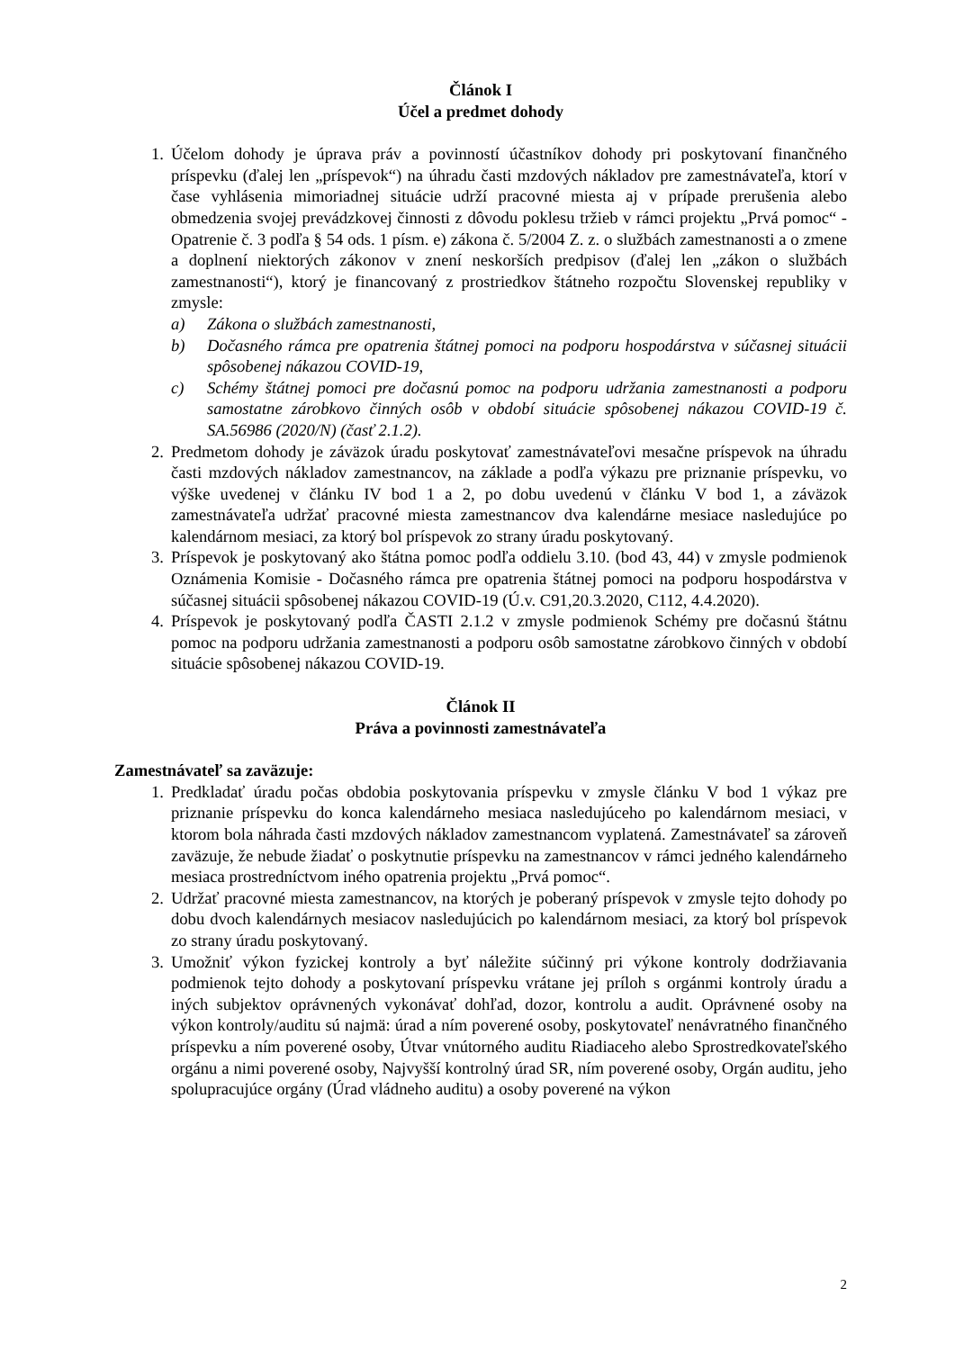Článok I
Účel a predmet dohody
1. Účelom dohody je úprava práv a povinností účastníkov dohody pri poskytovaní finančného príspevku (ďalej len „príspevok“) na úhradu časti mzdových nákladov pre zamestnávateľa, ktorí v čase vyhlásenia mimoriadnej situácie udrží pracovné miesta aj v prípade prerušenia alebo obmedzenia svojej prevádzkovej činnosti z dôvodu poklesu tržieb v rámci projektu „Prvá pomoc“ - Opatrenie č. 3 podľa § 54 ods. 1 písm. e) zákona č. 5/2004 Z. z. o službách zamestnanosti a o zmene a doplnení niektorých zákonov v znení neskorších predpisov (ďalej len „zákon o službách zamestnanosti“), ktorý je financovaný z prostriedkov štátneho rozpočtu Slovenskej republiky v zmysle:
a) Zákona o službách zamestnanosti,
b) Dočasného rámca pre opatrenia štátnej pomoci na podporu hospodárstva v súčasnej situácii spôsobenej nákazou COVID-19,
c) Schémy štátnej pomoci pre dočasnú pomoc na podporu udržania zamestnanosti a podporu samostatne zárobkovo činných osôb v období situácie spôsobenej nákazou COVID-19 č. SA.56986 (2020/N) (časť 2.1.2).
2. Predmetom dohody je záväzok úradu poskytovať zamestnávateľovi mesačne príspevok na úhradu časti mzdových nákladov zamestnancov, na základe a podľa výkazu pre priznanie príspevku, vo výške uvedenej v článku IV bod 1 a 2, po dobu uvedenú v článku V bod 1, a záväzok zamestnávateľa udržať pracovné miesta zamestnancov dva kalendárne mesiace nasledujúce po kalendárnom mesiaci, za ktorý bol príspevok zo strany úradu poskytovaný.
3. Príspevok je poskytovaný ako štátna pomoc podľa oddielu 3.10. (bod 43, 44) v zmysle podmienok Oznámenia Komisie - Dočasného rámca pre opatrenia štátnej pomoci na podporu hospodárstva v súčasnej situácii spôsobenej nákazou COVID-19 (Ú.v. C91,20.3.2020, C112, 4.4.2020).
4. Príspevok je poskytovaný podľa ČASTI 2.1.2 v zmysle podmienok Schémy pre dočasnú štátnu pomoc na podporu udržania zamestnanosti a podporu osôb samostatne zárobkovo činných v období situácie spôsobenej nákazou COVID-19.
Článok II
Práva a povinnosti zamestnávateľa
Zamestnávateľ sa zaväzuje:
1. Predkladať úradu počas obdobia poskytovania príspevku v zmysle článku V bod 1 výkaz pre priznanie príspevku do konca kalendárneho mesiaca nasledujúceho po kalendárnom mesiaci, v ktorom bola náhrada časti mzdových nákladov zamestnancom vyplatená. Zamestnávateľ sa zároveň zaväzuje, že nebude žiadať o poskytnutie príspevku na zamestnancov v rámci jedného kalendárneho mesiaca prostredníctvom iného opatrenia projektu „Prvá pomoc“.
2. Udržať pracovné miesta zamestnancov, na ktorých je poberaný príspevok v zmysle tejto dohody po dobu dvoch kalendárnych mesiacov nasledujúcich po kalendárnom mesiaci, za ktorý bol príspevok zo strany úradu poskytovaný.
3. Umožniť výkon fyzickej kontroly a byť náležite súčinný pri výkone kontroly dodržiavania podmienok tejto dohody a poskytovaní príspevku vrátane jej príloh s orgánmi kontroly úradu a iných subjektov oprávnených vykonávať dohľad, dozor, kontrolu a audit. Oprávnené osoby na výkon kontroly/auditu sú najmä: úrad a ním poverené osoby, poskytovateľ nenávratného finančného príspevku a ním poverené osoby, Útvar vnútorného auditu Riadiaceho alebo Sprostredkovateľského orgánu a nimi poverené osoby, Najvyšší kontrolný úrad SR, ním poverené osoby, Orgán auditu, jeho spolupracujúce orgány (Úrad vládneho auditu) a osoby poverené na výkon
2